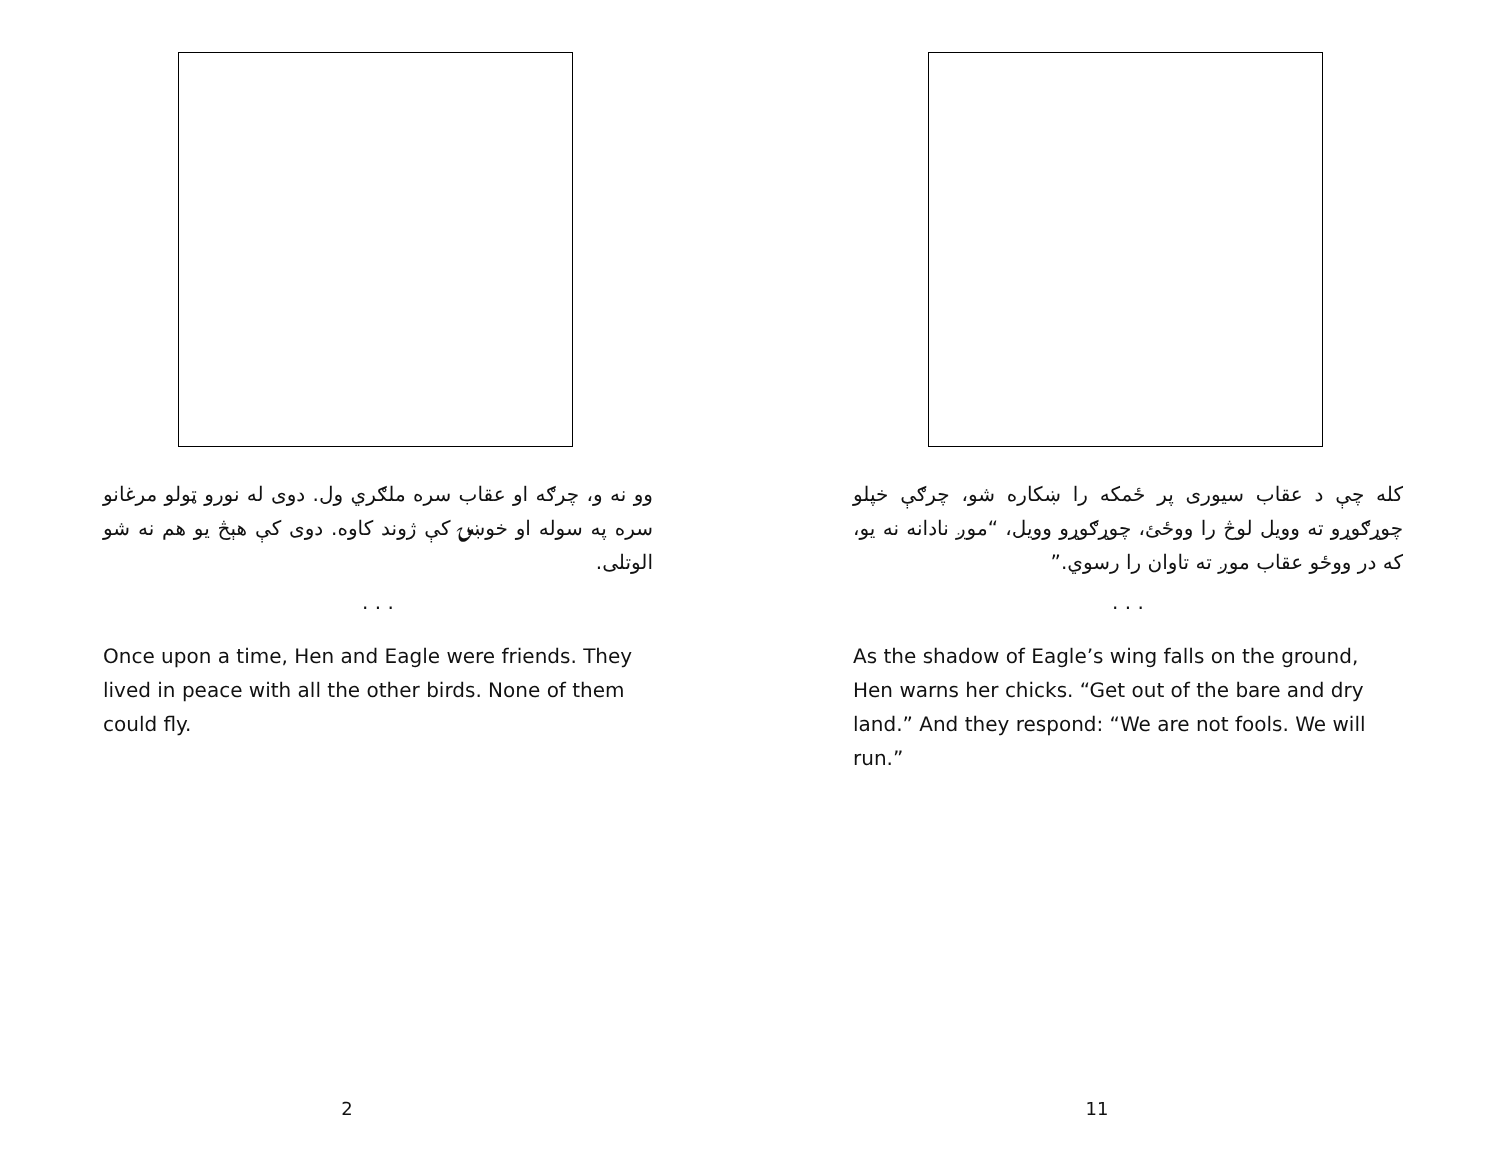وو نه و، چرګه او عقاب سره ملګري ول. دوی له نورو ټولو مرغانو سره په سوله او خوښۍ کې ژوند کاوه. دوی کې هېڅ یو هم نه شو الوتلی.
. . .
Once upon a time, Hen and Eagle were friends. They lived in peace with all the other birds. None of them could fly.
2
کله چې د عقاب سیوری پر ځمکه را ښکاره شو، چرګې خپلو چوړګوړو ته وویل لوڅ را ووځئ، چوړګوړو وویل، “موږ نادانه نه یو، که در ووځو عقاب موږ ته تاوان را رسوي.”
. . .
As the shadow of Eagle’s wing falls on the ground, Hen warns her chicks. “Get out of the bare and dry land.” And they respond: “We are not fools. We will run.”
11